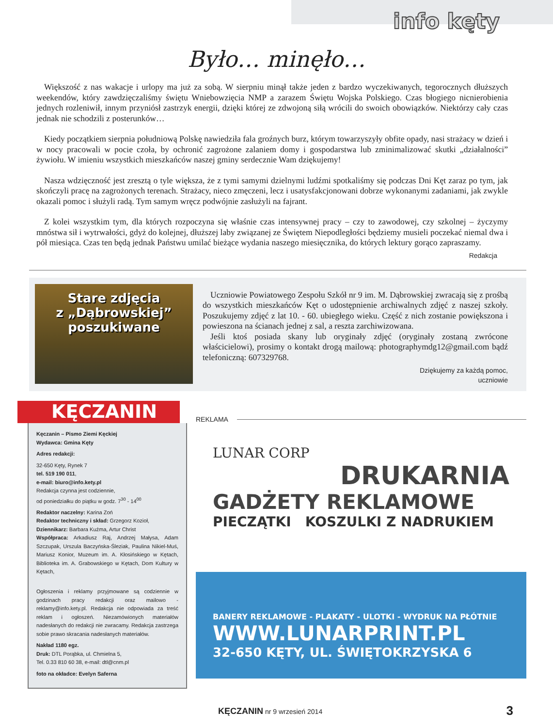info kęty
Było… minęło…
Większość z nas wakacje i urlopy ma już za sobą. W sierpniu minął także jeden z bardzo wyczekiwanych, tegorocznych dłuższych weekendów, który zawdzięczaliśmy świętu Wniebowzięcia NMP a zarazem Świętu Wojska Polskiego. Czas błogiego nicnierobienia jednych rozleniwił, innym przyniósł zastrzyk energii, dzięki której ze zdwojoną siłą wrócili do swoich obowiązków. Niektórzy cały czas jednak nie schodzili z posterunków…
Kiedy początkiem sierpnia południową Polskę nawiedziła fala groźnych burz, którym towarzyszyły obfite opady, nasi strażacy w dzień i w nocy pracowali w pocie czoła, by ochronić zagrożone zalaniem domy i gospodarstwa lub zminimalizować skutki „działalności” żywiołu. W imieniu wszystkich mieszkańców naszej gminy serdecznie Wam dziękujemy!
Nasza wdzięczność jest zresztą o tyle większa, że z tymi samymi dzielnymi ludźmi spotkaliśmy się podczas Dni Kęt zaraz po tym, jak skończyli pracę na zagrożonych terenach. Strażacy, nieco zmęczeni, lecz i usatysfakcjonowani dobrze wykonanymi zadaniami, jak zwykle okazali pomoc i służyli radą. Tym samym wręcz podwójnie zasłużyli na fajrant.
Z kolei wszystkim tym, dla których rozpoczyna się właśnie czas intensywnej pracy – czy to zawodowej, czy szkolnej – życzymy mnóstwa sił i wytrwałości, gdyż do kolejnej, dłuższej laby związanej ze Świętem Niepodległości będziemy musieli poczekać niemal dwa i pół miesiąca. Czas ten będą jednak Państwu umilać bieżące wydania naszego miesięcznika, do których lektury gorąco zapraszamy.
Redakcja
Stare zdjęcia
z „Dąbrowskiej”
poszukiwane
Uczniowie Powiatowego Zespołu Szkół nr 9 im. M. Dąbrowskiej zwracają się z prośbą do wszystkich mieszkańców Kęt o udostępnienie archiwalnych zdjęć z naszej szkoły. Poszukujemy zdjęć z lat 10. - 60. ubiegłego wieku. Część z nich zostanie powiększona i powieszona na ścianach jednej z sal, a reszta zarchiwizowana.
Jeśli ktoś posiada skany lub oryginały zdjęć (oryginały zostaną zwrócone właścicielowi), prosimy o kontakt drogą mailową: photographymdg12@gmail.com bądź telefoniczną: 607329768.
Dziękujemy za każdą pomoc,
uczniowie
KĘCZANIN
Kęczanin – Pismo Ziemi Kęckiej
Wydawca: Gmina Kęty
Adres redakcji:
32-650 Kęty, Rynek 7
tel. 519 190 011,
e-mail: biuro@info.kety.pl
Redakcja czynna jest codziennie,
od poniedziałku do piątku w godz. 7<sup>30</sup> - 14<sup>00</sup>
Redaktor naczelny: Karina Zoń
Redaktor techniczny i skład: Grzegorz Kozioł,
Dziennikarz: Barbara Kuźma, Artur Christ
Współpraca: Arkadiusz Raj, Andrzej Małysa, Adam Szczupak, Urszula Baczyńska-Śleziak, Paulina Nikiel-Muś, Mariusz Konior, Muzeum im. A. Kłosińskiego w Kętach, Biblioteka im. A. Grabowskiego w Kętach, Dom Kultury w Kętach,
Ogłoszenia i reklamy przyjmowane są codziennie w godzinach pracy redakcji oraz mailowo - reklamy@info.kety.pl. Redakcja nie odpowiada za treść reklam i ogłoszeń. Niezamówionych materiałów nadesłanych do redakcji nie zwracamy. Redakcja zastrzega sobie prawo skracania nadesłanych materiałów.
Nakład 1180 egz.
Druk: DTL Porąbka, ul. Chmielna 5,
Tel. 0.33 810 60 38, e-mail: dtl@cnm.pl
foto na okładce: Evelyn Saferna
REKLAMA
LUNAR CORP
DRUKARNIA
GADŻETY REKLAMOWE
PIECZĄTKI KOSZULKI Z NADRUKIEM
BANERY REKLAMOWE - PLAKATY - ULOTKI - WYDRUK NA PŁÓTNIE
WWW.LUNARPRINT.PL
32-650 KĘTY, UL. ŚWIĘTOKRZYSKA 6
KĘCZANIN nr 9 wrzesień 2014 3